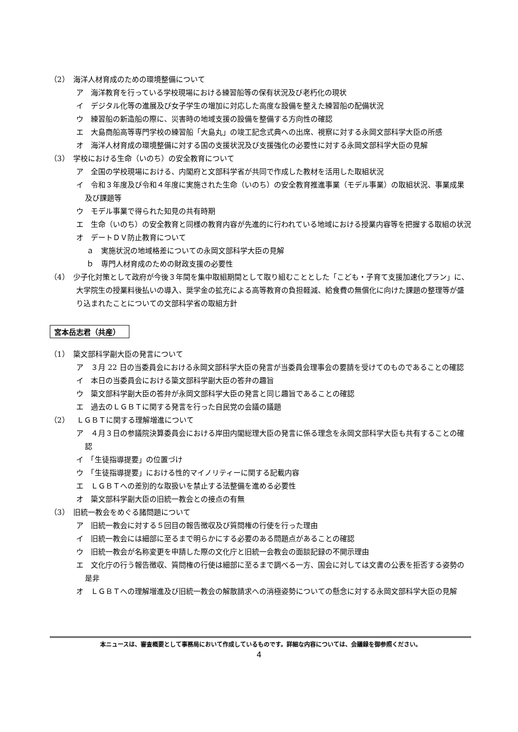（2）　海洋人材育成のための環境整備について
ア　海洋教育を行っている学校現場における練習船等の保有状況及び老朽化の現状
イ　デジタル化等の進展及び女子学生の増加に対応した高度な設備を整えた練習船の配備状況
ウ　練習船の新造船の際に、災害時の地域支援の設備を整備する方向性の確認
エ　大島商船高等専門学校の練習船「大島丸」の竣工記念式典への出席、視察に対する永岡文部科学大臣の所感
オ　海洋人材育成の環境整備に対する国の支援状況及び支援強化の必要性に対する永岡文部科学大臣の見解
（3）　学校における生命（いのち）の安全教育について
ア　全国の学校現場における、内閣府と文部科学省が共同で作成した教材を活用した取組状況
イ　令和３年度及び令和４年度に実施された生命（いのち）の安全教育推進事業（モデル事業）の取組状況、事業成果及び課題等
ウ　モデル事業で得られた知見の共有時期
エ　生命（いのち）の安全教育と同様の教育内容が先進的に行われている地域における授業内容等を把握する取組の状況
オ　デートＤＶ防止教育について
ａ　実施状況の地域格差についての永岡文部科学大臣の見解
ｂ　専門人材育成のための財政支援の必要性
（4）　少子化対策として政府が今後３年間を集中取組期間として取り組むこととした「こども・子育て支援加速化プラン」に、大学院生の授業料後払いの導入、奨学金の拡充による高等教育の負担軽減、給食費の無償化に向けた課題の整理等が盛り込まれたことについての文部科学省の取組方針
宮本岳志君（共産）
（1）　簗文部科学副大臣の発言について
ア　３月 22 日の当委員会における永岡文部科学大臣の発言が当委員会理事会の要請を受けてのものであることの確認
イ　本日の当委員会における簗文部科学副大臣の答弁の趣旨
ウ　簗文部科学副大臣の答弁が永岡文部科学大臣の発言と同じ趣旨であることの確認
エ　過去のＬＧＢＴに関する発言を行った自民党の会議の議題
（2）　ＬＧＢＴに関する理解増進について
ア　４月３日の参議院決算委員会における岸田内閣総理大臣の発言に係る理念を永岡文部科学大臣も共有することの確認
イ　「生徒指導提要」の位置づけ
ウ　「生徒指導提要」における性的マイノリティーに関する記載内容
エ　ＬＧＢＴへの差別的な取扱いを禁止する法整備を進める必要性
オ　簗文部科学副大臣の旧統一教会との接点の有無
（3）　旧統一教会をめぐる諸問題について
ア　旧統一教会に対する５回目の報告徴収及び質問権の行使を行った理由
イ　旧統一教会には細部に至るまで明らかにする必要のある問題点があることの確認
ウ　旧統一教会が名称変更を申請した際の文化庁と旧統一会教会の面談記録の不開示理由
エ　文化庁の行う報告徴収、質問権の行使は細部に至るまで調べる一方、国会に対しては文書の公表を拒否する姿勢の是非
オ　ＬＧＢＴへの理解増進及び旧統一教会の解散請求への消極姿勢についての懸念に対する永岡文部科学大臣の見解
本ニュースは、審査概要として事務局において作成しているものです。詳細な内容については、会議録を御参照ください。
4